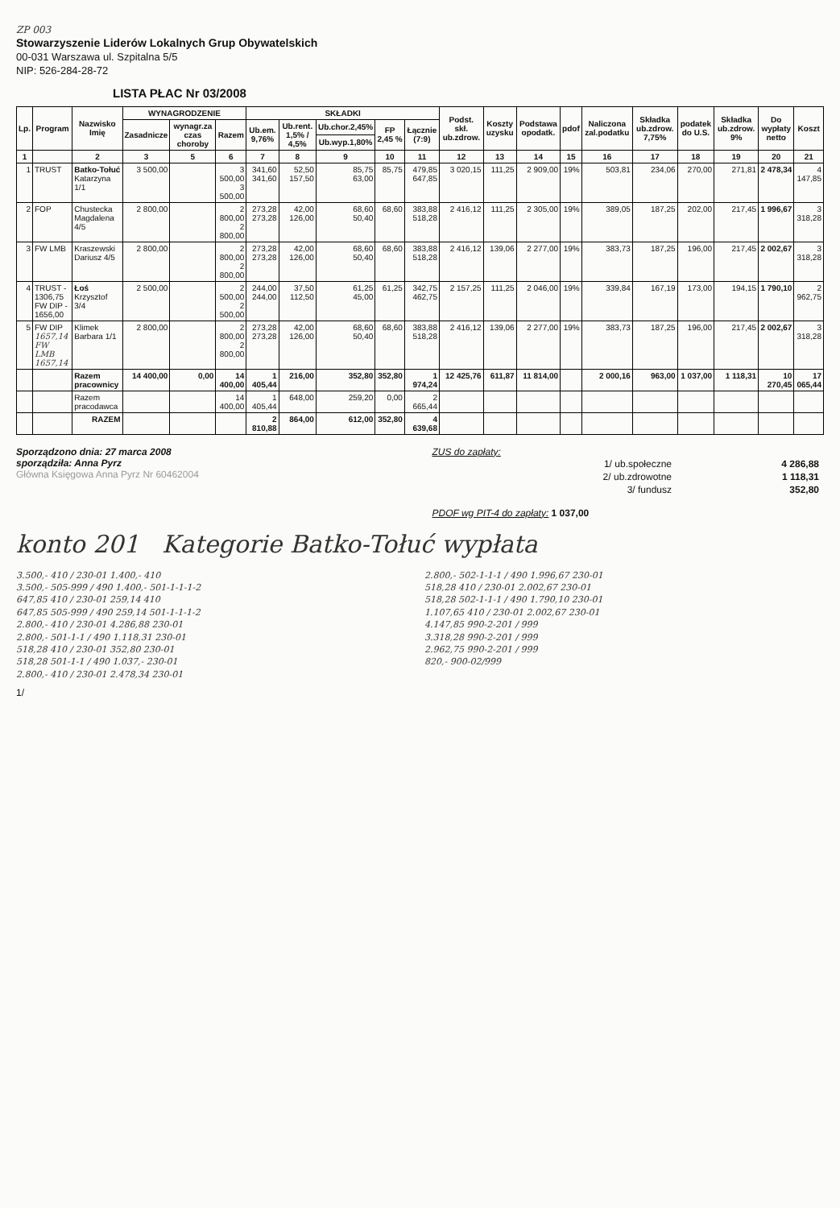ZP 003
Stowarzyszenie Liderów Lokalnych Grup Obywatelskich
00-031 Warszawa ul. Szpitalna 5/5
NIP: 526-284-28-72
LISTA PŁAC Nr 03/2008
| Lp. | Program | Nazwisko Imię | WYNAGRODZENIE | | | SKŁADKI | | | | | Podst. skł. ub.zdrow. | Koszty uzysku | Podstawa opodatk. | pdof | Naliczona zal.podatku | Składka ub.zdrow. 7,75% | podatek do U.S. | Składka ub.zdrow. 9% | Do wypłaty netto | Koszt |
| --- | --- | --- | --- | --- | --- | --- | --- | --- | --- | --- | --- | --- | --- | --- | --- | --- | --- | --- | --- | --- |
| | | | Zasadnicze | wynagr.za czas choroby | Razem | Ub.em. 9,76% | Ub.rent. 1,5% / 4,5% | Ub.chor.2,45% | FP 2,45 % | Łącznie (7:9) | | | | | | | | | | |
| | | | | | | | | Ub.wyp.1,80% | | | | | | | | | | | | |
| 1 | | 2 | 3 | 5 | 6 | 7 | 8 | 9 | 10 | 11 | 12 | 13 | 14 | 15 | 16 | 17 | 18 | 19 | 20 | 21 |
| 1 | TRUST | Batko-Tołuć Katarzyna 1/1 | 3 500,00 | | 3 500,00 3 500,00 | 341,60 341,60 | 52,50 157,50 | 85,75 63,00 | 85,75 | 479,85 647,85 | 3 020,15 | 111,25 | 2 909,00 | 19% | 503,81 | 234,06 | 270,00 | 271,81 | 2 478,34 | 4 147,85 |
| 2 | FOP | Chustecka Magdalena 4/5 | 2 800,00 | | 2 800,00 2 800,00 | 273,28 273,28 | 42,00 126,00 | 68,60 50,40 | 68,60 | 383,88 518,28 | 2 416,12 | 111,25 | 2 305,00 | 19% | 389,05 | 187,25 | 202,00 | 217,45 | 1 996,67 | 3 318,28 |
| 3 | FW LMB | Kraszewski Dariusz 4/5 | 2 800,00 | | 2 800,00 2 800,00 | 273,28 273,28 | 42,00 126,00 | 68,60 50,40 | 68,60 | 383,88 518,28 | 2 416,12 | 139,06 | 2 277,00 | 19% | 383,73 | 187,25 | 196,00 | 217,45 | 2 002,67 | 3 318,28 |
| 4 | TRUST - 1306,75 FW DIP - 1656,00 | Łoś Krzysztof 3/4 | 2 500,00 | | 2 500,00 2 500,00 | 244,00 244,00 | 37,50 112,50 | 61,25 45,00 | 61,25 | 342,75 462,75 | 2 157,25 | 111,25 | 2 046,00 | 19% | 339,84 | 167,19 | 173,00 | 194,15 | 1 790,10 | 2 962,75 |
| 5 | FW DIP 1657,14 FW LMB 1657,14 | Klimek Barbara 1/1 | 2 800,00 | | 2 800,00 2 800,00 | 273,28 273,28 | 42,00 126,00 | 68,60 50,40 | 68,60 | 383,88 518,28 | 2 416,12 | 139,06 | 2 277,00 | 19% | 383,73 | 187,25 | 196,00 | 217,45 | 2 002,67 | 3 318,28 |
| | | Razem pracownicy | 14 400,00 | 0,00 | 14 400,00 | 1 405,44 | 216,00 | 352,80 | 352,80 | 1 974,24 | 12 425,76 | 611,87 | 11 814,00 | | 2 000,16 | 963,00 | 1 037,00 | 1 118,31 | 10 270,45 | 17 065,44 |
| | | Razem pracodawca | | | 14 400,00 | 1 405,44 | 648,00 | 259,20 | 0,00 | 2 665,44 | | | | | | | | | | |
| | | RAZEM | | | | 2 810,88 | 864,00 | 612,00 | 352,80 | 4 639,68 | | | | | | | | | | |
Sporządzono dnia: 27 marca 2008
sporządziła: Anna Pyrz
Główna Księgowa Anna Pyrz Nr 60462004
ZUS do zapłaty:
| 1/ ub.społeczne | 4 286,88 |
| 2/ ub.zdrowotne | 1 118,31 |
| 3/ fundusz | 352,80 |
PDOF wg PIT-4 do zapłaty: 1 037,00
konto 201 Kategorie Batko-Tołuć wypłata
3.500,- 410 / 230-01 1.400,- 410
3.500,- 505-999 / 490 1.400,- 501-1-1-1-2
647,85 410 / 230-01 259,14 410
647,85 505-999 / 490 259,14 501-1-1-1-2
2.800,- 410 / 230-01 4.286,88 230-01
2.800,- 501-1-1 / 490 1.118,31 230-01
518,28 410 / 230-01 352,80 230-01
518,28 501-1-1 / 490 1.037,- 230-01
2.800,- 410 / 230-01 2.478,34 230-01
2.800,- 502-1-1-1 / 490 1.996,67 230-01
518,28 410 / 230-01 2.002,67 230-01
518,28 502-1-1-1 / 490 1.790,10 230-01
1.107,65 410 / 230-01 2.002,67 230-01
4.147,85 990-2-201 / 999
3.318,28 990-2-201 / 999
2.962,75 990-2-201 / 999
820,- 900-02/999
1/